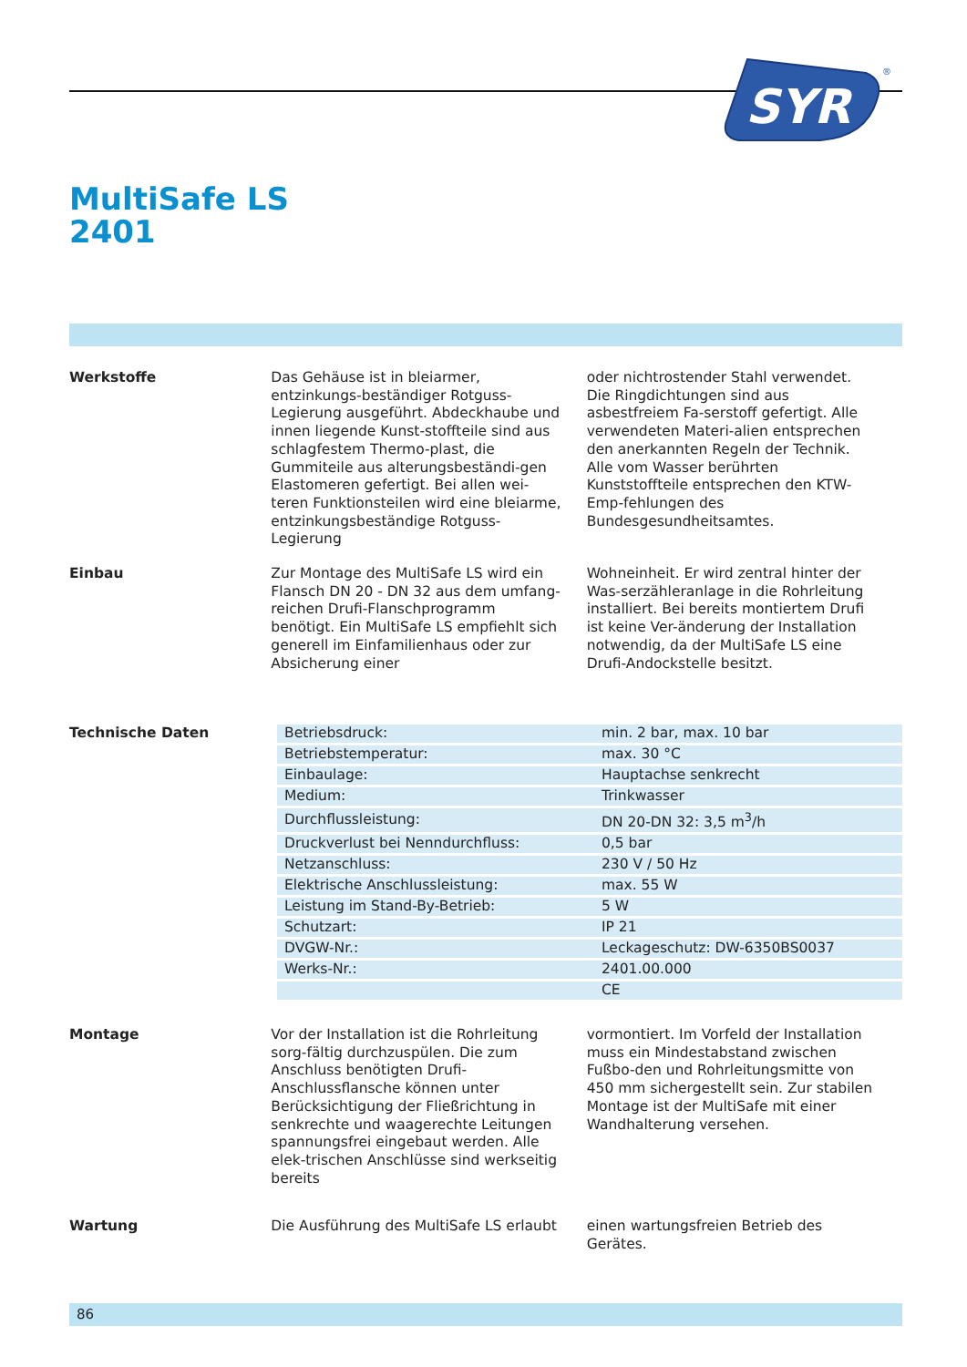SYR
®
MultiSafe LS
2401
Werkstoffe Das Gehäuse ist in bleiarmer, entzinkungs-beständiger Rotguss-Legierung ausgeführt. Abdeckhaube und innen liegende Kunst-stoffteile sind aus schlagfestem Thermo-plast, die Gummiteile aus alterungsbeständi-gen Elastomeren gefertigt. Bei allen wei-teren Funktionsteilen wird eine bleiarme, entzinkungsbeständige Rotguss-Legierung
oder nichtrostender Stahl verwendet. Die Ringdichtungen sind aus asbestfreiem Fa-serstoff gefertigt. Alle verwendeten Materi-alien entsprechen den anerkannten Regeln der Technik. Alle vom Wasser berührten Kunststoffteile entsprechen den KTW-Emp-fehlungen des Bundesgesundheitsamtes.
Einbau Zur Montage des MultiSafe LS wird ein Flansch DN 20 - DN 32 aus dem umfang-reichen Drufi-Flanschprogramm benötigt. Ein MultiSafe LS empfiehlt sich generell im Einfamilienhaus oder zur Absicherung einer
Wohneinheit. Er wird zentral hinter der Was-serzähleranlage in die Rohrleitung installiert. Bei bereits montiertem Drufi ist keine Ver-änderung der Installation notwendig, da der MultiSafe LS eine Drufi-Andockstelle besitzt.
Technische Daten
| Betriebsdruck: | min. 2 bar, max. 10 bar |
| Betriebstemperatur: | max. 30 °C |
| Einbaulage: | Hauptachse senkrecht |
| Medium: | Trinkwasser |
| Durchflussleistung: | DN 20-DN 32: 3,5 m<sup>3</sup>/h |
| Druckverlust bei Nenndurchfluss: | 0,5 bar |
| Netzanschluss: | 230 V / 50 Hz |
| Elektrische Anschlussleistung: | max. 55 W |
| Leistung im Stand-By-Betrieb: | 5 W |
| Schutzart: | IP 21 |
| DVGW-Nr.: | Leckageschutz: DW-6350BS0037 |
| Werks-Nr.: | 2401.00.000 |
| | CE |
Montage Vor der Installation ist die Rohrleitung sorg-fältig durchzuspülen. Die zum Anschluss benötigten Drufi-Anschlussflansche können unter Berücksichtigung der Fließrichtung in senkrechte und waagerechte Leitungen spannungsfrei eingebaut werden. Alle elek-trischen Anschlüsse sind werkseitig bereits
vormontiert. Im Vorfeld der Installation muss ein Mindestabstand zwischen Fußbo-den und Rohrleitungsmitte von 450 mm sichergestellt sein. Zur stabilen Montage ist der MultiSafe mit einer Wandhalterung versehen.
Wartung Die Ausführung des MultiSafe LS erlaubt
einen wartungsfreien Betrieb des Gerätes.
86